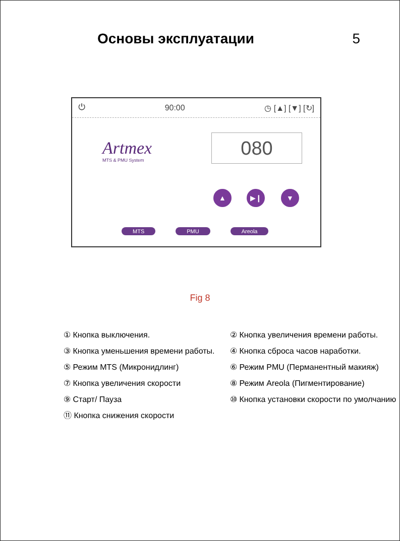Основы эксплуатации 5
⏻ 90:00 ◷ [▲] [▼] [↻]
Artmex
MTS & PMU System
080
▲ ▶❙ ▼
MTS PMU Areola
Fig 8
① Кнопка выключения.
② Кнопка увеличения времени работы.
③ Кнопка уменьшения времени работы.
④ Кнопка сброса часов наработки.
⑤ Режим MTS (Микронидлинг)
⑥ Режим PMU (Перманентный макияж)
⑦ Кнопка увеличения скорости
⑧ Режим Areola (Пигментирование)
⑨ Старт/ Пауза
⑩ Кнопка установки скорости по умолчанию
⑪ Кнопка снижения скорости